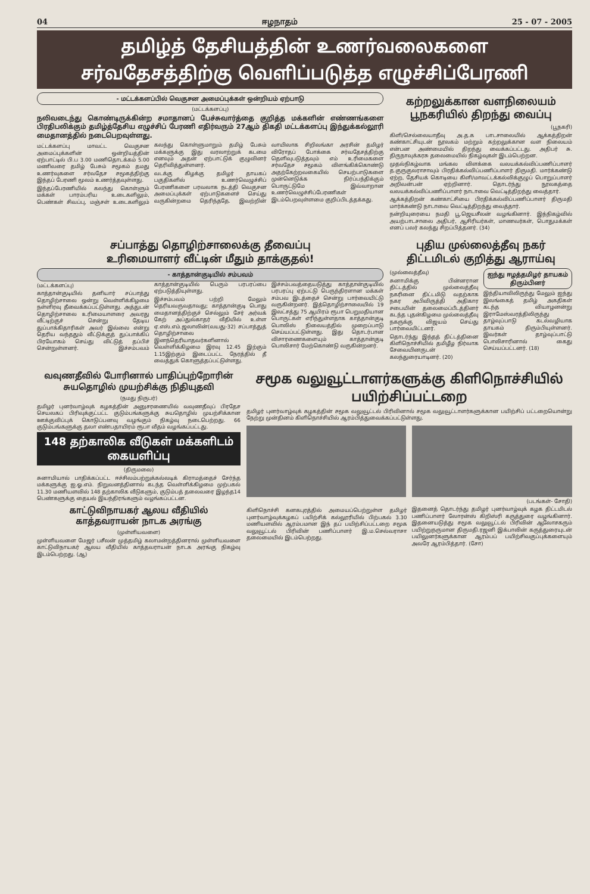04 ஈழநாதம் 25 - 07 - 2005
தமிழ்த் தேசியத்தின் உணர்வலைகளை
சர்வதேசத்திற்கு வெளிப்படுத்த எழுச்சிப்பேரணி
- மட்டக்களப்பில் வெகுசன அமைப்புக்கள் ஒன்றியம் ஏற்பாடு
(மட்டக்களப்பு)
நலிவடைந்து கொண்டிருக்கின்ற சமாதானப் பேச்சுவார்த்தை குறித்த மக்களின் எண்ணங்களை பிரதிபலிக்கும் தமிழ்த்தேசிய எழுச்சிப் பேரணி எதிர்வரும் 27ஆம் திகதி மட்டக்களப்பு இந்துக்கல்லூரி மைதானத்தில் நடைபெறவுள்ளது.
மட்டக்களப்பு மாவட்ட வெகுசன அமைப்புக்களின் ஒன்றியத்தின் ஏற்பாட்டில் பி.ப 3.00 மணிதொடக்கம் 5.00 மணிவரை தமிழ் பேசும் சமூகம் தமது உணர்வுகளை சர்வதேச சமூகத்திற்கு இந்தப் பேரணி மூலம் உணர்த்தவுள்ளது.
இந்தப்பேரணியில் கலந்து கொள்ளும் மக்கள் பாரம்பரிய உடைகளிலும், பெண்கள் சிவப்பு, மஞ்சள் உடைகளிலும் கலந்து கொள்ளுமாறும் தமிழ் பேசும் மக்களுக்கு இது வரலாற்றுக் கடமை எனவும் அதன் ஏற்பாட்டுக் குழுவினர் தெரிவித்துள்ளனர்.
வடக்கு கிழக்கு தமிழர் தாயகப் பகுதிகளில் உணர்வெழுச்சிப் பேரணிகளை பரவலாக நடத்தி வெகுசன அமைப்புக்கள் ஏற்பாடுகளைச் செய்து வருகின்றமை தெரிந்ததே. இவற்றின் வாயிலாக சிறிலங்கா அரசின் தமிழர் விரோதப் போக்கை சர்வதேசத்திற்கு தெளிவுபடுத்தவும் எம் உரிமைகளை சர்வதேச சமூகம் விளங்கிக்கொண்டு அதற்கேற்றவகையில் செயற்பாடுகளை முன்னெடுக்க நிர்ப்பந்திக்கும் பொருட்டுமே இவ்வாறான உணர்வெழுச்சிப்பேரணிகள் இடம்பெறவுள்ளமை குறிப்பிடத்தக்கது.
கற்றலுக்கான வளநிலையம் பூநகரியில் திறந்து வைப்பு
(பூநகரி)
கிளி/செல்லையாதீவு அ.த.க பாடசாலையில் ஆக்கத்திறன் கண்காட்சியுடன் நூலகம் மற்றும் கற்றலுக்கான வள நிலையம் என்பன அண்மையில் திறந்து வைக்கப்பட்டது. அதிபர் சு. திருநாவுக்கரசு தலைமையில் நிகழ்வுகள் இடம்பெற்றன.
முதல்நிகழ்வாக மங்கல விளக்கை வலயக்கல்விப்பணிப்பாளர் த.குருகுலராசாவும் பிரதிக்கல்விப்பணிப்பாளர் திருமதி. மார்க்கண்டு ஏற்ற, தேசியக் கொடியை கிளி/மாவட்டக்கல்விக்குழுப் பொறுப்பாளர் அறிவன்பன் ஏற்றினார். தொடர்ந்து நூலகத்தை வலயக்கல்விப்பணிப்பாளர் நாடாவை வெட்டித்திறந்து வைத்தார்.
ஆக்கத்திறன் கண்காட்சியை பிரதிக்கல்விப்பணிப்பாளர் திருமதி மார்க்கண்டு நாடாவை வெட்டித்திறந்து வைத்தார்.
நன்றியுரையை நமதி பூ.ஜெயசீலன் வழங்கினார். இந்நிகழ்வில் அயற்பாடசாலை அதிபர், ஆசிரியர்கள், மாணவர்கள், பொதுமக்கள் எனப் பலர் கலந்து சிறப்பித்தனர். (34)
சப்பாத்து தொழிற்சாலைக்கு தீவைப்பு
உரிமையாளர் வீட்டின் மீதும் தாக்குதல்!
- காத்தான்குடியில் சம்பவம்
(மட்டக்களப்பு)
காத்தான்குடியில் தனியார் சப்பாத்து தொழிற்சாலை ஒன்று வெள்ளிக்கிழமை நள்ளிரவு தீவைக்கப்பட்டுள்ளது. அத்துடன் தொழிற்சாலை உரிமையாளரை அவரது வீட்டிற்குச் சென்று தேடிய துப்பாக்கிதாரிகள் அவர் இல்லை என்று தெரிய வந்ததும் வீட்டுக்குத் துப்பாக்கிப் பிரயோகம் செய்து விட்டுத் தப்பிச் சென்றுள்ளனர். இச்சம்பவம் காத்தான்குடியில் பெரும் பரபரப்பை ஏற்படுத்தியுள்ளது.
இச்சம்பவம் பற்றி மேலும் தெரியவருவதாவது; காத்தான்குடி பொது மைதானத்திற்குச் செல்லும் சேர் அர்வக் கேற் அப்துல்காதர் வீதியில் உள்ள ஏ.எஸ்.எம்.ஜலாலின்(வயது-32) சப்பாத்துத் தொழிற்சாலை இனந்தெரியாதவர்களினால் வெள்ளிக்கிழமை இரவு 12.45 இற்கும் 1.15இற்கும் இடைப்பட்ட நேரத்தில் தீ வைத்துக் கொளுத்தப்பட்டுள்ளது.
இச்சம்பவத்தையடுத்து காத்தான்குடியில் பரபரப்பு ஏற்பட்டு பெருந்திரளான மக்கள் சம்பவ இடத்தைச் சென்று பார்வையிட்டு வருகின்றனர். இத்தொழிற்சாலையில் 19 இலட்சத்து 75 ஆயிரம் ரூபா பெறுமதியான பொருட்கள் எரிந்துள்ளதாக காத்தான்குடி பொலிஸ் நிலையத்தில் முறைப்பாடு செய்யப்பட்டுள்ளது. இது தொடர்பான விசாரணைகளையும் காத்தான்குடி பொலிசார் மேற்கொண்டு வருகின்றனர்.
புதிய முல்லைத்தீவு நகர் திட்டமிடல் குறித்து ஆராய்வு
(முல்லைத்தீவு)
சுனாமிக்கு பின்னரான திட்டத்தில் முல்லைத்தீவு நகரினை திட்டமிடு வதற்காக நகர அபிவிருத்தி அதிகார சபையின் தலைமைப்பீடத்தினர் கடந்த புதன்கிழமை முல்லைத்தீவு நகருக்கு விஜயம் செய்து பார்வையிட்டனர்.
தொடர்ந்து இந்தத் திட்டத்தினை கிளிநொச்சியில் தமிழீழ நிர்வாக சேவையினருடன் கலந்துரையாடினர். (20)
ஐந்து ஈழத்தமிழர் தாயகம் திரும்பினர்
இந்தியாவிலிருந்து மேலும் ஐந்து இலங்கைத் தமிழ் அகதிகள் கடந்த வியாழனன்று இராமேஸ்வரத்திலிருந்து தாழ்வுப்பாடு கடல்வழியாக தாயகம் திரும்பியுள்ளனர். இவர்கள் தாழ்வுப்பாட்டு பொலிசாரினால் கைது செய்யப்பட்டனர். (18)
வவுணதீவில் போரினால் பாதிப்புற்றோரின் சுயதொழில் முயற்சிக்கு நிதியுதவி
(நமது நிருபர்)
தமிழர் புனர்வாழ்வுக் கழகத்தின் அனுசரணையில் வவுணதீவுப் பிரதேச செயலகப் பிரிவுக்குட்பட்ட குடும்பங்களுக்கு சுயதொழில் முயற்சிக்கான ஊக்குவிப்புக் கொடுப்பனவு வழங்கும் நிகழ்வு நடைபெற்றது. 66 குடும்பங்களுக்கு தலா எண்பதாயிரம் ரூபா வீதம் வழங்கப்பட்டது.
148 தற்காலிக வீடுகள் மக்களிடம் கையளிப்பு
(திருமலை)
சுனாமியால் பாதிக்கப்பட்ட ஈச்சிலம்பற்றுக்கல்லடிக் கிராமத்தைச் சேர்ந்த மக்களுக்கு ஐ.ஓ.எம். நிறுவனத்தினால் கடந்த வெள்ளிக்கிழமை முற்பகல் 11.30 மணியளவில் 148 தற்காலிக வீடுகளும், குடும்பத் தலைவரை இழந்த14 பெண்களுக்கு தையல் இயந்திரங்களும் வழங்கப்பட்டன.
காட்டுவிநாயகர் ஆலய வீதியில் காத்தவராயன் நாடக அரங்கு
(முள்ளியவளை)
முள்ளியவளை மேஜர் பசீலன் முத்தமிழ் கலாமன்றத்தினரால் முள்ளியவளை காட்டுவிநாயகர் ஆலய வீதியில் காத்தவராயன் நாடக அரங்கு நிகழ்வு இடம்பெற்றது. (ஆ)
சமூக வலுவூட்டாளர்களுக்கு கிளிநொச்சியில் பயிற்சிப்பட்டறை
தமிழர் புனர்வாழ்வுக் கழகத்தின் சமூக வலுவூட்டல் பிரிவினால் சமூக வலுவூட்டாளர்களுக்கான பயிற்சிப் பட்டறையொன்று நேற்று முன்தினம் கிளிநொச்சியில் ஆரம்பித்துவைக்கப்பட்டுள்ளது.
(படங்கள்- சோதி)
கிளிநொச்சி கனகபுரத்தில் அமையப்பெற்றுள்ள தமிழர் புனர்வாழ்வுக்கழகப் பயிற்சிக் கல்லூரியில் பிற்பகல் 3.30 மணியளவில் ஆரம்பமான இந் தப் பயிற்சிப்பட்டறை சமூக வலுவூட்டல் பிரிவின் பணிப்பாளர் இ.ம.செல்வராசா தலைமையில் இடம்பெற்றது.
இதனைத் தொடர்ந்து தமிழர் புனர்வாழ்வுக் கழக திட்டமிடல் பணிப்பாளர் லோரன்ஸ் கிறிஸ்ரி கருத்துரை வழங்கினார். இதனையடுத்து சமூக வலுவூட்டல் பிரிவின் ஆலோசகரும் பயிற்றுநருமான திருமதி.ரஜனி இக்பாலின் கருத்துரையுடன் பயிலுனர்களுக்கான ஆரம்பப் பயிற்சிவகுப்புக்களையும் அவரே ஆரம்பித்தார். (சோ)